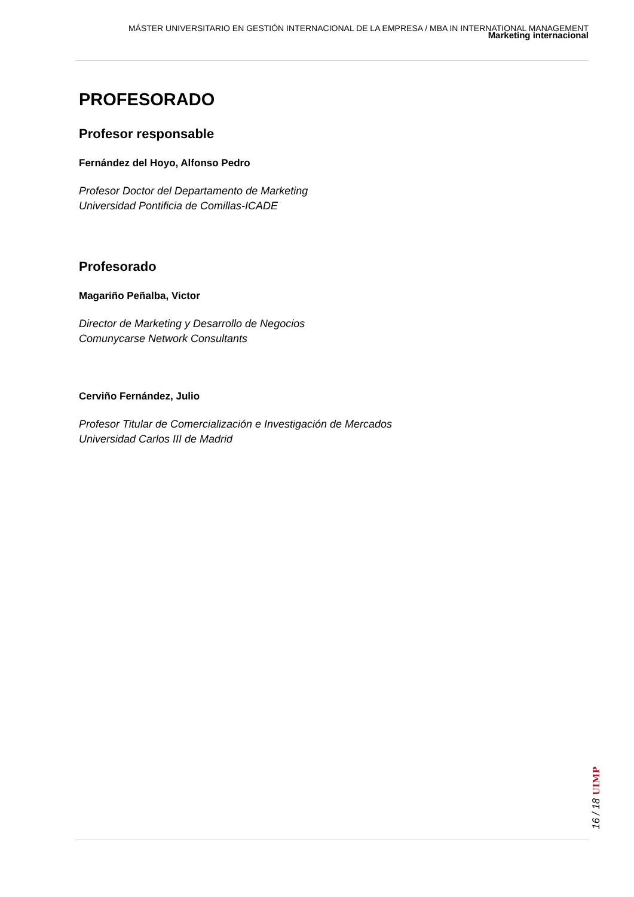MÁSTER UNIVERSITARIO EN GESTIÓN INTERNACIONAL DE LA EMPRESA / MBA IN INTERNATIONAL MANAGEMENT
Marketing internacional
PROFESORADO
Profesor responsable
Fernández del Hoyo, Alfonso Pedro
Profesor Doctor del Departamento de Marketing
Universidad Pontificia de Comillas-ICADE
Profesorado
Magariño Peñalba, Victor
Director de Marketing y Desarrollo de Negocios
Comunycarse Network Consultants
Cerviño Fernández, Julio
Profesor Titular de Comercialización e Investigación de Mercados
Universidad Carlos III de Madrid
16 / 18 UIMP